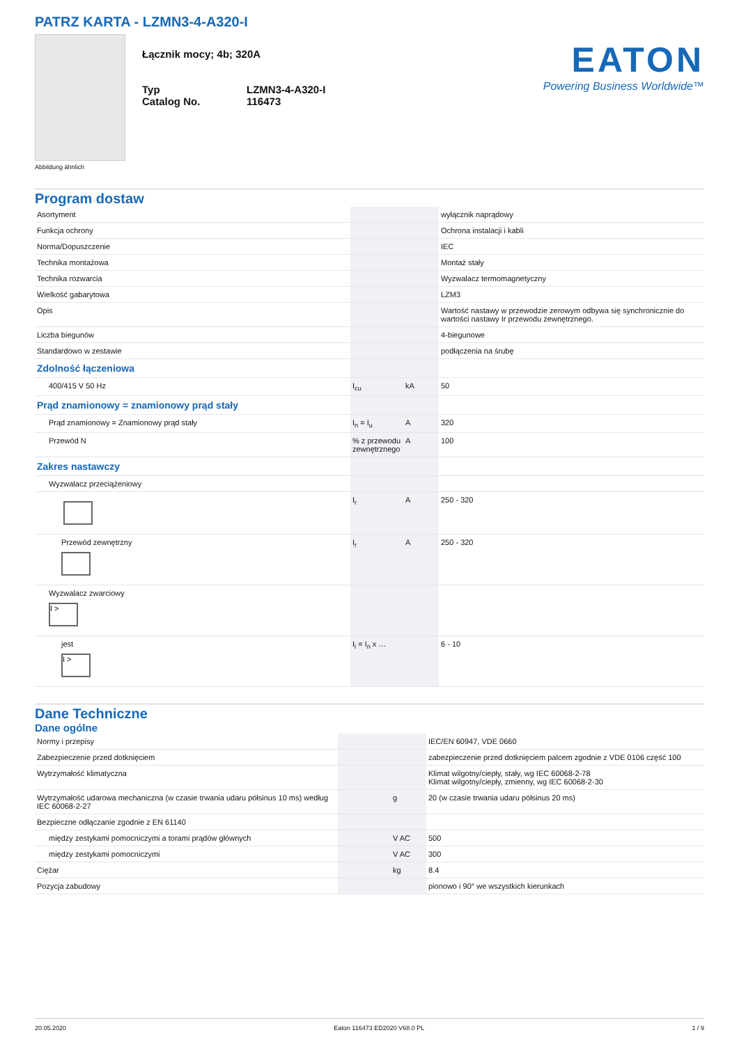PATRZ KARTA - LZMN3-4-A320-I
Łącznik mocy; 4b; 320A
| Typ Catalog No. | LZMN3-4-A320-I 116473 |
EATON
Powering Business Worldwide™
Abbildung ähnlich
Program dostaw
| Asortyment | | | wyłącznik naprądowy |
| Funkcja ochrony | | | Ochrona instalacji i kabli |
| Norma/Dopuszczenie | | | IEC |
| Technika montażowa | | | Montaż stały |
| Technika rozwarcia | | | Wyzwalacz termomagnetyczny |
| Wielkość gabarytowa | | | LZM3 |
| Opis | | | Wartość nastawy w przewodzie zerowym odbywa się synchronicznie do wartości nastawy Ir przewodu zewnętrznego. |
| Liczba biegunów | | | 4-biegunowe |
| Standardowo w zestawie | | | podłączenia na śrubę |
| Zdolność łączeniowa | | | |
| 400/415 V 50 Hz | I<sub>cu</sub> | kA | 50 |
| Prąd znamionowy = znamionowy prąd stały | | | |
| Prąd znamionowy = Znamionowy prąd stały | I<sub>n</sub> = I<sub>u</sub> | A | 320 |
| Przewód N | % z przewodu zewnętrznego | A | 100 |
| Zakres nastawczy | | | |
| Wyzwalacz przeciążeniowy | | | |
| | I<sub>r</sub> | A | 250 - 320 |
| Przewód zewnętrzny | I<sub>r</sub> | A | 250 - 320 |
| Wyzwalacz zwarciowy I > | | | |
| jest I > | I<sub>i</sub> = I<sub>n</sub> x … | | 6 - 10 |
Dane Techniczne
Dane ogólne
| Normy i przepisy | | | IEC/EN 60947, VDE 0660 |
| Zabezpieczenie przed dotknięciem | | | zabezpieczenie przed dotknięciem palcem zgodnie z VDE 0106 część 100 |
| Wytrzymałość klimatyczna | | | Klimat wilgotny/ciepły, stały, wg IEC 60068-2-78 Klimat wilgotny/ciepły, zmienny, wg IEC 60068-2-30 |
| Wytrzymałość udarowa mechaniczna (w czasie trwania udaru półsinus 10 ms) według IEC 60068-2-27 | | g | 20 (w czasie trwania udaru półsinus 20 ms) |
| Bezpieczne odłączanie zgodnie z EN 61140 | | | |
| między zestykami pomocniczymi a torami prądów głównych | | V AC | 500 |
| między zestykami pomocniczymi | | V AC | 300 |
| Ciężar | | kg | 8.4 |
| Pozycja zabudowy | | | pionowo i 90° we wszystkich kierunkach |
20.05.2020 Eaton 116473 ED2020 V68.0 PL 1 / 9